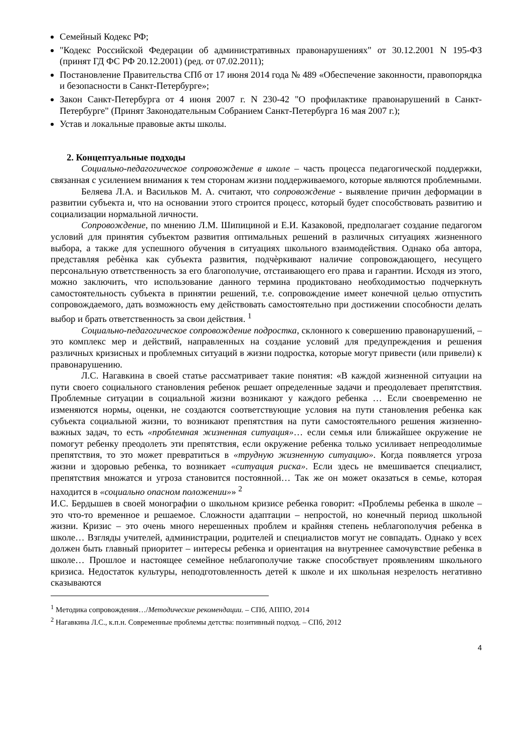Семейный Кодекс РФ;
"Кодекс Российской Федерации об административных правонарушениях" от 30.12.2001 N 195-ФЗ (принят ГД ФС РФ 20.12.2001) (ред. от 07.02.2011);
Постановление Правительства СПб от 17 июня 2014 года № 489 «Обеспечение законности, правопорядка и безопасности в Санкт-Петербурге»;
Закон Санкт-Петербурга от 4 июня 2007 г. N 230-42 "О профилактике правонарушений в Санкт-Петербурге" (Принят Законодательным Собранием Санкт-Петербурга 16 мая 2007 г.);
Устав и локальные правовые акты школы.
2. Концептуальные подходы
Социально-педагогическое сопровождение в школе – часть процесса педагогической поддержки, связанная с усилением внимания к тем сторонам жизни поддерживаемого, которые являются проблемными.
Беляева Л.А. и Васильков М. А. считают, что сопровождение - выявление причин деформации в развитии субъекта и, что на основании этого строится процесс, который будет способствовать развитию и социализации нормальной личности.
Сопровождение, по мнению Л.М. Шипициной и Е.И. Казаковой, предполагает создание педагогом условий для принятия субъектом развития оптимальных решений в различных ситуациях жизненного выбора, а также для успешного обучения в ситуациях школьного взаимодействия. Однако оба автора, представляя ребѐнка как субъекта развития, подчѐркивают наличие сопровождающего, несущего персональную ответственность за его благополучие, отстаивающего его права и гарантии. Исходя из этого, можно заключить, что использование данного термина продиктовано необходимостью подчеркнуть самостоятельность субъекта в принятии решений, т.е. сопровождение имеет конечной целью отпустить сопровождаемого, дать возможность ему действовать самостоятельно при достижении способности делать выбор и брать ответственность за свои действия. <sup>1</sup>
Социально-педагогическое сопровождение подростка, склонного к совершению правонарушений, – это комплекс мер и действий, направленных на создание условий для предупреждения и решения различных кризисных и проблемных ситуаций в жизни подростка, которые могут привести (или привели) к правонарушению.
Л.С. Нагавкина в своей статье рассматривает такие понятия: «В каждой жизненной ситуации на пути своего социального становления ребенок решает определенные задачи и преодолевает препятствия. Проблемные ситуации в социальной жизни возникают у каждого ребенка … Если своевременно не изменяются нормы, оценки, не создаются соответствующие условия на пути становления ребенка как субъекта социальной жизни, то возникают препятствия на пути самостоятельного решения жизненно-важных задач, то есть «проблемная жизненная ситуация»… если семья или ближайшее окружение не помогут ребенку преодолеть эти препятствия, если окружение ребенка только усиливает непреодолимые препятствия, то это может превратиться в «трудную жизненную ситуацию». Когда появляется угроза жизни и здоровью ребенка, то возникает «ситуация риска». Если здесь не вмешивается специалист, препятствия множатся и угроза становится постоянной… Так же он может оказаться в семье, которая находится в «социально опасном положении»» <sup>2</sup>
И.С. Бердышев в своей монографии о школьном кризисе ребенка говорит: «Проблемы ребенка в школе – это что-то временное и решаемое. Сложности адаптации – непростой, но конечный период школьной жизни. Кризис – это очень много нерешенных проблем и крайняя степень неблагополучия ребенка в школе… Взгляды учителей, администрации, родителей и специалистов могут не совпадать. Однако у всех должен быть главный приоритет – интересы ребенка и ориентация на внутреннее самочувствие ребенка в школе… Прошлое и настоящее семейное неблагополучие также способствует проявлениям школьного кризиса. Недостаток культуры, неподготовленность детей к школе и их школьная незрелость негативно сказываются
<sup>1</sup> Методика сопровождения…/Методические рекомендации. – СПб, АППО, 2014
<sup>2</sup> Нагавкина Л.С., к.п.н. Современные проблемы детства: позитивный подход. – СПб, 2012
4